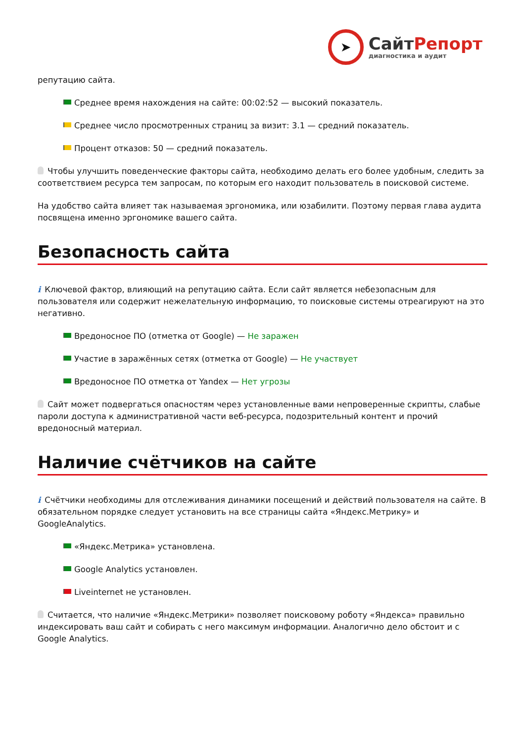➤
СайтРепорт
диагностика и аудит
репутацию сайта.
Среднее время нахождения на сайте: 00:02:52 — высокий показатель.
Среднее число просмотренных страниц за визит: 3.1 — средний показатель.
Процент отказов: 50 — средний показатель.
Чтобы улучшить поведенческие факторы сайта, необходимо делать его более удобным, следить за соответствием ресурса тем запросам, по которым его находит пользователь в поисковой системе.
На удобство сайта влияет так называемая эргономика, или юзабилити. Поэтому первая глава аудита посвящена именно эргономике вашего сайта.
Безопасность сайта
i Ключевой фактор, влияющий на репутацию сайта. Если сайт является небезопасным для пользователя или содержит нежелательную информацию, то поисковые системы отреагируют на это негативно.
Вредоносное ПО (отметка от Google) — Не заражен
Участие в заражённых сетях (отметка от Google) — Не участвует
Вредоносное ПО отметка от Yandex — Нет угрозы
Сайт может подвергаться опасностям через установленные вами непроверенные скрипты, слабые пароли доступа к административной части веб-ресурса, подозрительный контент и прочий вредоносный материал.
Наличие счётчиков на сайте
i Счётчики необходимы для отслеживания динамики посещений и действий пользователя на сайте. В обязательном порядке следует установить на все страницы сайта «Яндекс.Метрику» и GoogleAnalytics.
«Яндекс.Метрика» установлена.
Google Analytics установлен.
Liveinternet не установлен.
Считается, что наличие «Яндекс.Метрики» позволяет поисковому роботу «Яндекса» правильно индексировать ваш сайт и собирать с него максимум информации. Аналогично дело обстоит и с Google Analytics.